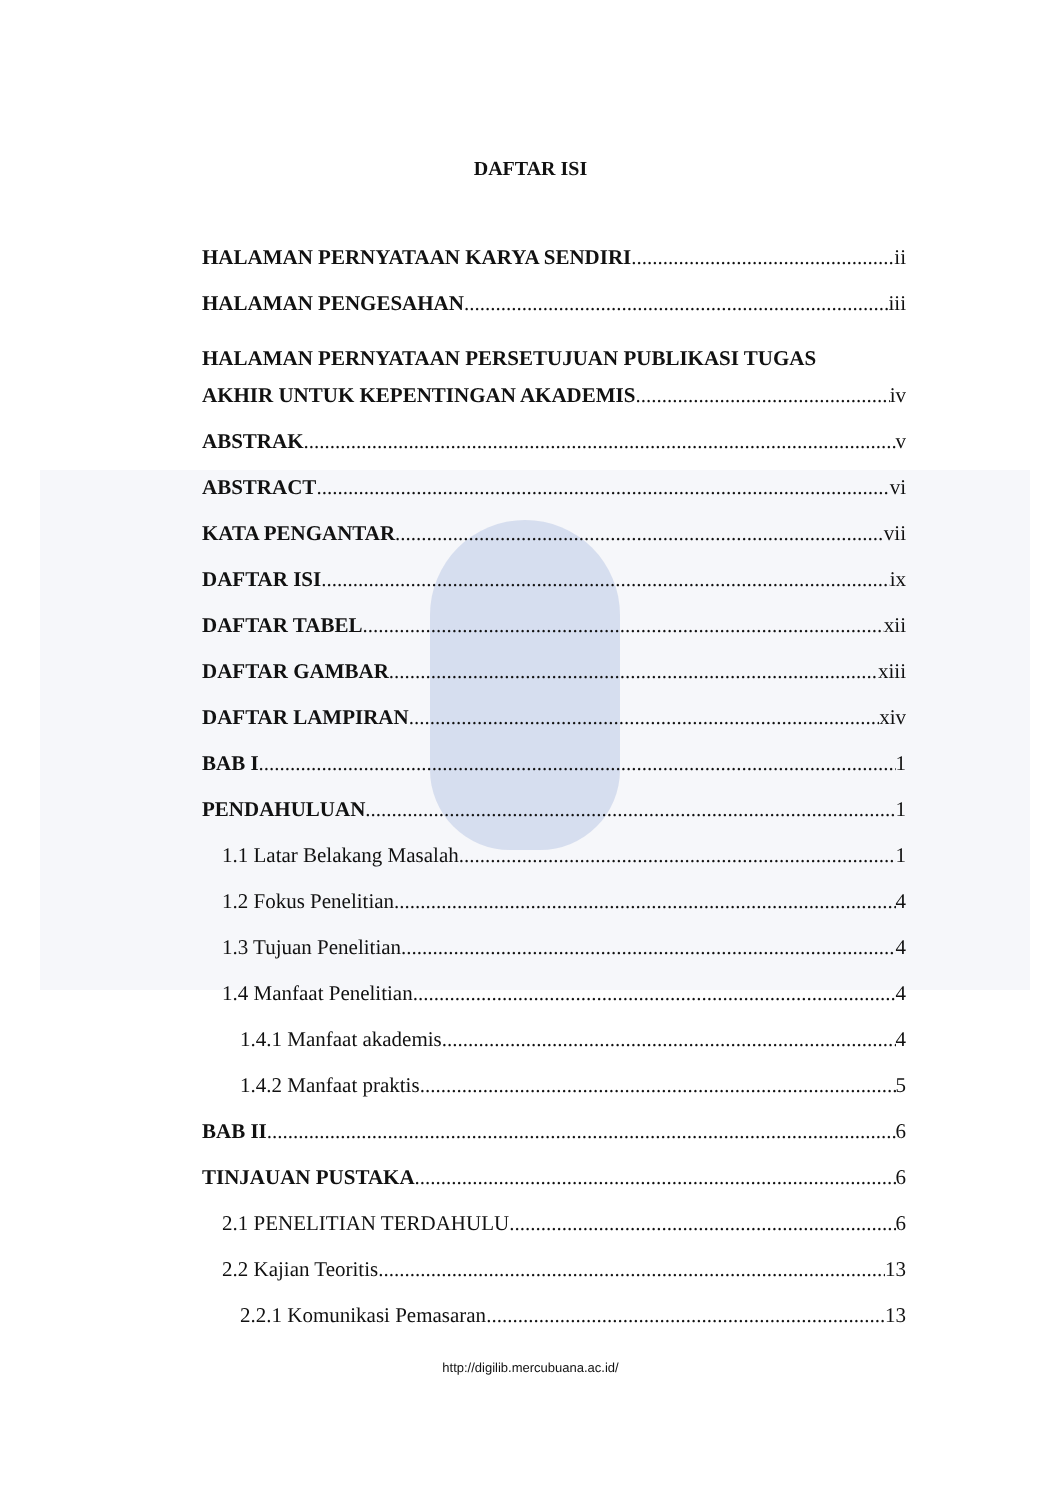DAFTAR ISI
HALAMAN PERNYATAAN KARYA SENDIRI ii
HALAMAN PENGESAHAN iii
HALAMAN PERNYATAAN PERSETUJUAN PUBLIKASI TUGAS
AKHIR UNTUK KEPENTINGAN AKADEMIS iv
ABSTRAK v
ABSTRACT vi
KATA PENGANTAR vii
DAFTAR ISI ix
DAFTAR TABEL xii
DAFTAR GAMBAR xiii
DAFTAR LAMPIRAN xiv
BAB I 1
PENDAHULUAN 1
1.1 Latar Belakang Masalah 1
1.2 Fokus Penelitian 4
1.3 Tujuan Penelitian 4
1.4 Manfaat Penelitian 4
1.4.1 Manfaat akademis 4
1.4.2 Manfaat praktis 5
BAB II 6
TINJAUAN PUSTAKA 6
2.1 PENELITIAN TERDAHULU 6
2.2 Kajian Teoritis 13
2.2.1 Komunikasi Pemasaran 13
http://digilib.mercubuana.ac.id/